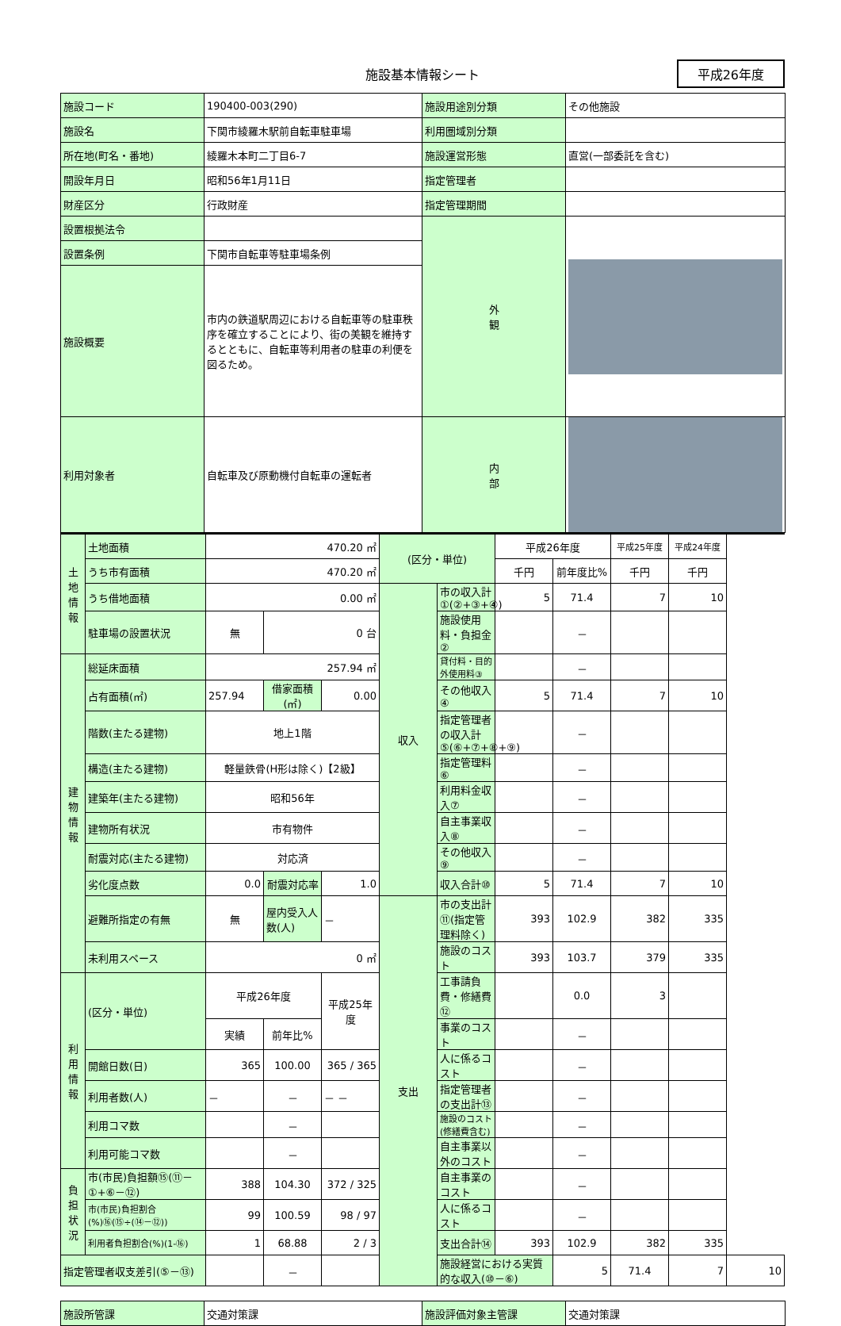施設基本情報シート
平成26年度
| 施設コード | 190400-003(290) | 施設用途別分類 | その他施設 |
| 施設名 | 下関市綾羅木駅前自転車駐車場 | 利用圏域別分類 | |
| 所在地(町名・番地) | 綾羅木本町二丁目6-7 | 施設運営形態 | 直営(一部委託を含む) |
| 開設年月日 | 昭和56年1月11日 | 指定管理者 | |
| 財産区分 | 行政財産 | 指定管理期間 | |
| 設置根拠法令 | | 外 観 | |
| 設置条例 | 下関市自転車等駐車場条例 | | |
| 施設概要 | 市内の鉄道駅周辺における自転車等の駐車秩序を確立することにより、街の美観を維持するとともに、自転車等利用者の駐車の利便を図るため。 | | |
| 利用対象者 | 自転車及び原動機付自転車の運転者 | 内 部 | |
| 土地情報 | 土地面積 | 470.20 ㎡ | | | (区分・単位) | | 平成26年度 | | 平成25年度 | 平成24年度 | |
| | うち市有面積 | 470.20 ㎡ | | | | | 千円 | 前年度比% | 千円 | 千円 | |
| | うち借地面積 | 0.00 ㎡ | | | 収入 | 市の収入計①(②+③+④) | 5 | 71.4 | 7 | 10 | |
| | 駐車場の設置状況 | 無 | 0 台 | | | 施設使用料・負担金② | | － | | | |
| 建物情報 | 総延床面積 | 257.94 ㎡ | | | | 貸付料・目的外使用料③ | | － | | | |
| | 占有面積(㎡) | 257.94 | 借家面積(㎡) | 0.00 | | その他収入④ | 5 | 71.4 | 7 | 10 | |
| | 階数(主たる建物) | 地上1階 | | | | 指定管理者の収入計⑤(⑥+⑦+⑧+⑨) | | － | | | |
| | 構造(主たる建物) | 軽量鉄骨(H形は除く)【2級】 | | | | 指定管理料⑥ | | － | | | |
| | 建築年(主たる建物) | 昭和56年 | | | | 利用料金収入⑦ | | － | | | |
| | 建物所有状況 | 市有物件 | | | | 自主事業収入⑧ | | － | | | |
| | 耐震対応(主たる建物) | 対応済 | | | | その他収入⑨ | | － | | | |
| | 劣化度点数 | 0.0 | 耐震対応率 | 1.0 | | 収入合計⑩ | 5 | 71.4 | 7 | 10 | |
| | 避難所指定の有無 | 無 | 屋内受入人数(人) | － | 支出 | 市の支出計⑪(指定管理料除く) | 393 | 102.9 | 382 | 335 | |
| | 未利用スペース | 0 ㎡ | | | | 施設のコスト | 393 | 103.7 | 379 | 335 | |
| 利用情報 | (区分・単位) | 平成26年度 | | 平成25年度 | | 工事請負費・修繕費⑫ | | 0.0 | 3 | | |
| | | 実績 | 前年比% | | | 事業のコスト | | － | | | |
| | 開館日数(日) | 365 | 100.00 | 365 / 365 | | 人に係るコスト | | － | | | |
| | 利用者数(人) | － | － | － － | | 指定管理者の支出計⑬ | | － | | | |
| | 利用コマ数 | | － | | | 施設のコスト(修繕費含む) | | － | | | |
| | 利用可能コマ数 | | － | | | 自主事業以外のコスト | | － | | | |
| 負担状況 | 市(市民)負担額⑮(⑪－①+⑥－⑫) | 388 | 104.30 | 372 / 325 | | 自主事業のコスト | | － | | | |
| | 市(市民)負担割合(%)⑯(⑮÷(⑭－⑫)) | 99 | 100.59 | 98 / 97 | | 人に係るコスト | | － | | | |
| | 利用者負担割合(%)(1-⑯) | 1 | 68.88 | 2 / 3 | | 支出合計⑭ | 393 | 102.9 | 382 | 335 | |
| 指定管理者収支差引(⑤－⑬) | | | － | | | 施設経営における実質的な収入(⑩－⑥) | | 5 | 71.4 | 7 | 10 |
| 施設所管課 | 交通対策課 | 施設評価対象主管課 | 交通対策課 |